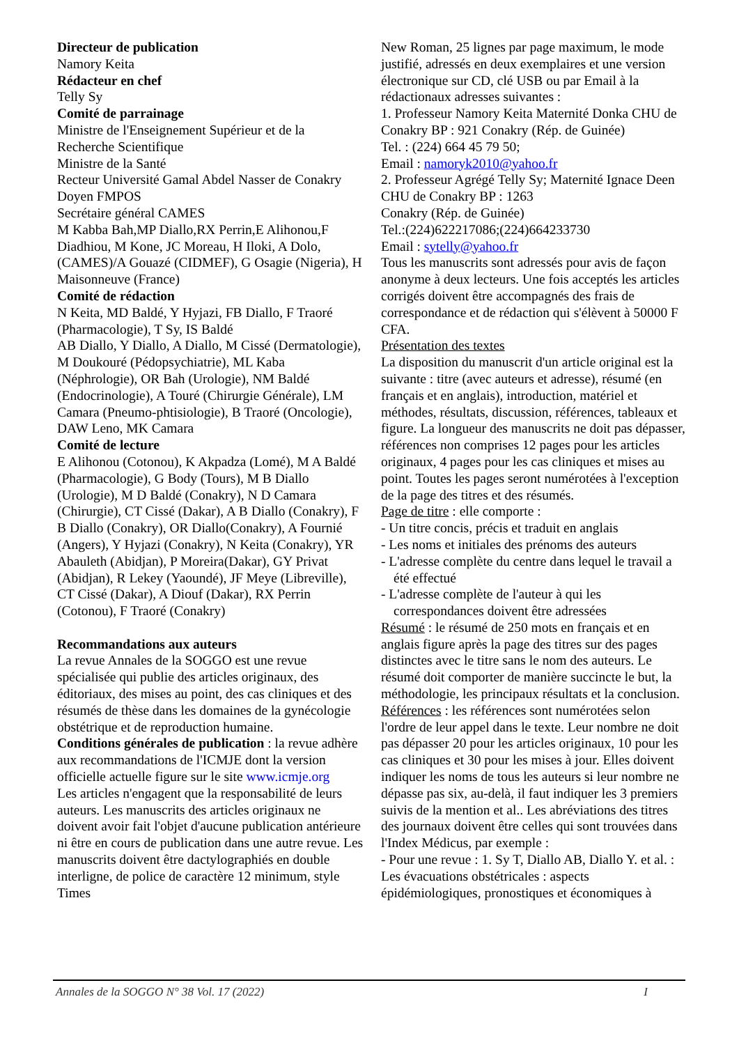Directeur de publication
Namory Keita
Rédacteur en chef
Telly Sy
Comité de parrainage
Ministre de l'Enseignement Supérieur et de la Recherche Scientifique
Ministre de la Santé
Recteur Université Gamal Abdel Nasser de Conakry
Doyen FMPOS
Secrétaire général CAMES
M Kabba Bah,MP Diallo,RX Perrin,E Alihonou,F Diadhiou, M Kone, JC Moreau, H Iloki, A Dolo, (CAMES)/A Gouazé (CIDMEF), G Osagie (Nigeria), H Maisonneuve (France)
Comité de rédaction
N Keita, MD Baldé, Y Hyjazi, FB Diallo, F Traoré (Pharmacologie), T Sy, IS Baldé
AB Diallo, Y Diallo, A Diallo, M Cissé (Dermatologie), M Doukouré (Pédopsychiatrie), ML Kaba (Néphrologie), OR Bah (Urologie), NM Baldé (Endocrinologie), A Touré (Chirurgie Générale), LM Camara (Pneumo-phtisiologie), B Traoré (Oncologie), DAW Leno, MK Camara
Comité de lecture
E Alihonou (Cotonou), K Akpadza (Lomé), M A Baldé (Pharmacologie), G Body (Tours), M B Diallo (Urologie), M D Baldé (Conakry), N D Camara (Chirurgie), CT Cissé (Dakar), A B Diallo (Conakry), F B Diallo (Conakry), OR Diallo(Conakry), A Fournié (Angers), Y Hyjazi (Conakry), N Keita (Conakry), YR Abauleth (Abidjan), P Moreira(Dakar), GY Privat (Abidjan), R Lekey (Yaoundé), JF Meye (Libreville), CT Cissé (Dakar), A Diouf (Dakar), RX Perrin (Cotonou), F Traoré (Conakry)
Recommandations aux auteurs
La revue Annales de la SOGGO est une revue spécialisée qui publie des articles originaux, des éditoriaux, des mises au point, des cas cliniques et des résumés de thèse dans les domaines de la gynécologie obstétrique et de reproduction humaine.
Conditions générales de publication : la revue adhère aux recommandations de l'ICMJE dont la version officielle actuelle figure sur le site www.icmje.org
Les articles n'engagent que la responsabilité de leurs auteurs. Les manuscrits des articles originaux ne doivent avoir fait l'objet d'aucune publication antérieure ni être en cours de publication dans une autre revue. Les manuscrits doivent être dactylographiés en double interligne, de police de caractère 12 minimum, style Times
New Roman, 25 lignes par page maximum, le mode justifié, adressés en deux exemplaires et une version électronique sur CD, clé USB ou par Email à la rédactionaux adresses suivantes :
1. Professeur Namory Keita Maternité Donka CHU de Conakry BP : 921 Conakry (Rép. de Guinée)
Tel. : (224) 664 45 79 50;
Email : namoryk2010@yahoo.fr
2. Professeur Agrégé Telly Sy; Maternité Ignace Deen CHU de Conakry BP : 1263
Conakry (Rép. de Guinée)
Tel.:(224)622217086;(224)664233730
Email : sytelly@yahoo.fr
Tous les manuscrits sont adressés pour avis de façon anonyme à deux lecteurs. Une fois acceptés les articles corrigés doivent être accompagnés des frais de correspondance et de rédaction qui s'élèvent à 50000 F CFA.
Présentation des textes
La disposition du manuscrit d'un article original est la suivante : titre (avec auteurs et adresse), résumé (en français et en anglais), introduction, matériel et méthodes, résultats, discussion, références, tableaux et figure. La longueur des manuscrits ne doit pas dépasser, références non comprises 12 pages pour les articles originaux, 4 pages pour les cas cliniques et mises au point. Toutes les pages seront numérotées à l'exception de la page des titres et des résumés.
Page de titre : elle comporte :
- Un titre concis, précis et traduit en anglais
- Les noms et initiales des prénoms des auteurs
- L'adresse complète du centre dans lequel le travail a été effectué
- L'adresse complète de l'auteur à qui les correspondances doivent être adressées
Résumé : le résumé de 250 mots en français et en anglais figure après la page des titres sur des pages distinctes avec le titre sans le nom des auteurs. Le résumé doit comporter de manière succincte le but, la méthodologie, les principaux résultats et la conclusion.
Références : les références sont numérotées selon l'ordre de leur appel dans le texte. Leur nombre ne doit pas dépasser 20 pour les articles originaux, 10 pour les cas cliniques et 30 pour les mises à jour. Elles doivent indiquer les noms de tous les auteurs si leur nombre ne dépasse pas six, au-delà, il faut indiquer les 3 premiers suivis de la mention et al.. Les abréviations des titres des journaux doivent être celles qui sont trouvées dans l'Index Médicus, par exemple :
- Pour une revue : 1. Sy T, Diallo AB, Diallo Y. et al. : Les évacuations obstétricales : aspects épidémiologiques, pronostiques et économiques à
Annales de la SOGGO N° 38 Vol. 17 (2022) I